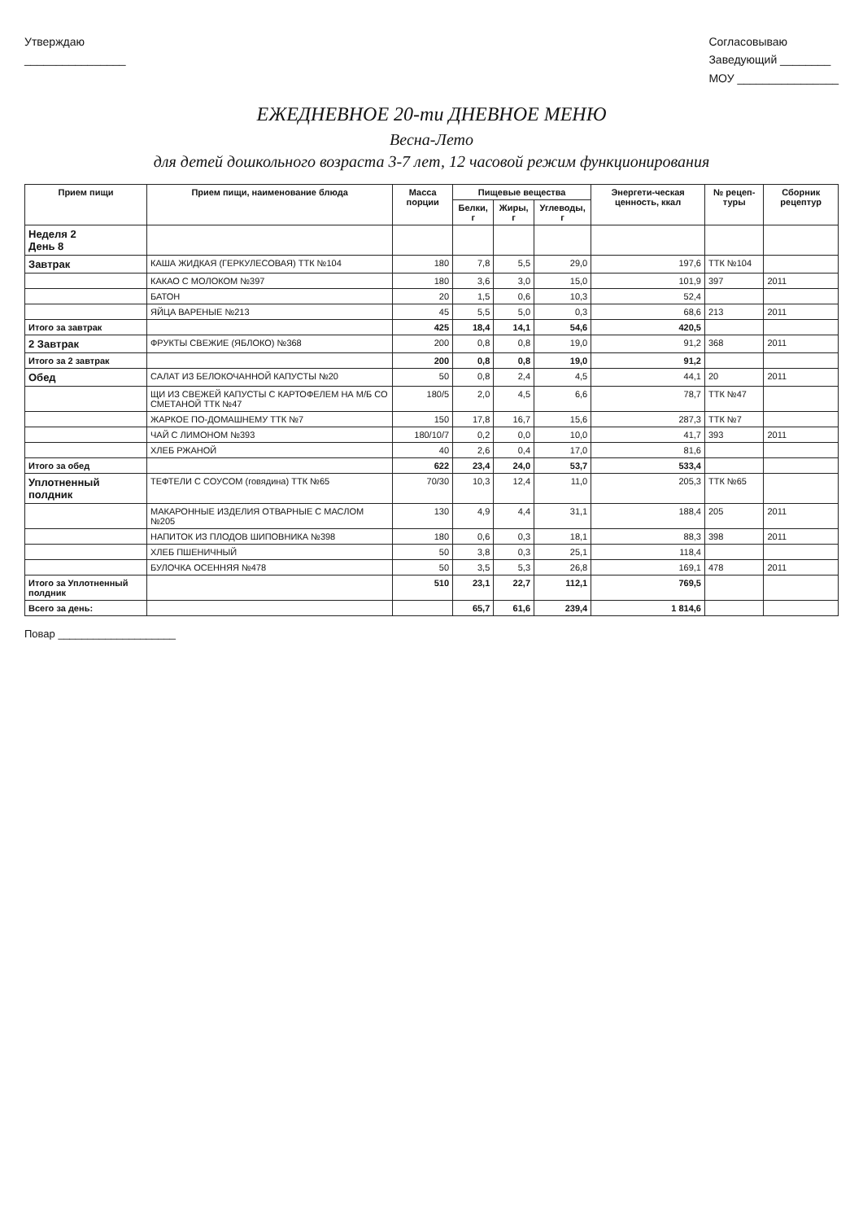Утверждаю
________________
Согласовываю
Заведующий ________
МОУ ________________
ЕЖЕДНЕВНОЕ 20-ти ДНЕВНОЕ МЕНЮ
Весна-Лето
для детей дошкольного возраста 3-7 лет, 12 часовой режим функционирования
| Прием пищи | Прием пищи, наименование блюда | Масса порции | Пищевые вещества | | | Энергети-ческая ценность, ккал | № рецеп-туры | Сборник рецептур |
| --- | --- | --- | --- | --- | --- | --- | --- | --- |
| | | | Белки, г | Жиры, г | Углеводы, г | | | |
| Неделя 2 День 8 | | | | | | | | |
| Завтрак | КАША ЖИДКАЯ (ГЕРКУЛЕСОВАЯ) ТТК №104 | 180 | 7,8 | 5,5 | 29,0 | 197,6 | ТТК №104 | |
| | КАКАО С МОЛОКОМ №397 | 180 | 3,6 | 3,0 | 15,0 | 101,9 | 397 | 2011 |
| | БАТОН | 20 | 1,5 | 0,6 | 10,3 | 52,4 | | |
| | ЯЙЦА ВАРЕНЫЕ №213 | 45 | 5,5 | 5,0 | 0,3 | 68,6 | 213 | 2011 |
| Итого за завтрак | | 425 | 18,4 | 14,1 | 54,6 | 420,5 | | |
| 2 Завтрак | ФРУКТЫ СВЕЖИЕ (ЯБЛОКО) №368 | 200 | 0,8 | 0,8 | 19,0 | 91,2 | 368 | 2011 |
| Итого за 2 завтрак | | 200 | 0,8 | 0,8 | 19,0 | 91,2 | | |
| Обед | САЛАТ ИЗ БЕЛОКОЧАННОЙ КАПУСТЫ №20 | 50 | 0,8 | 2,4 | 4,5 | 44,1 | 20 | 2011 |
| | ЩИ ИЗ СВЕЖЕЙ КАПУСТЫ С КАРТОФЕЛЕМ НА М/Б СО СМЕТАНОЙ ТТК №47 | 180/5 | 2,0 | 4,5 | 6,6 | 78,7 | ТТК №47 | |
| | ЖАРКОЕ ПО-ДОМАШНЕМУ ТТК №7 | 150 | 17,8 | 16,7 | 15,6 | 287,3 | ТТК №7 | |
| | ЧАЙ С ЛИМОНОМ №393 | 180/10/7 | 0,2 | 0,0 | 10,0 | 41,7 | 393 | 2011 |
| | ХЛЕБ РЖАНОЙ | 40 | 2,6 | 0,4 | 17,0 | 81,6 | | |
| Итого за обед | | 622 | 23,4 | 24,0 | 53,7 | 533,4 | | |
| Уплотненный полдник | ТЕФТЕЛИ С СОУСОМ (говядина) ТТК №65 | 70/30 | 10,3 | 12,4 | 11,0 | 205,3 | ТТК №65 | |
| | МАКАРОННЫЕ ИЗДЕЛИЯ ОТВАРНЫЕ С МАСЛОМ №205 | 130 | 4,9 | 4,4 | 31,1 | 188,4 | 205 | 2011 |
| | НАПИТОК ИЗ ПЛОДОВ ШИПОВНИКА №398 | 180 | 0,6 | 0,3 | 18,1 | 88,3 | 398 | 2011 |
| | ХЛЕБ ПШЕНИЧНЫЙ | 50 | 3,8 | 0,3 | 25,1 | 118,4 | | |
| | БУЛОЧКА ОСЕННЯЯ №478 | 50 | 3,5 | 5,3 | 26,8 | 169,1 | 478 | 2011 |
| Итого за Уплотненный полдник | | 510 | 23,1 | 22,7 | 112,1 | 769,5 | | |
| Всего за день: | | | 65,7 | 61,6 | 239,4 | 1 814,6 | | |
Повар ____________________